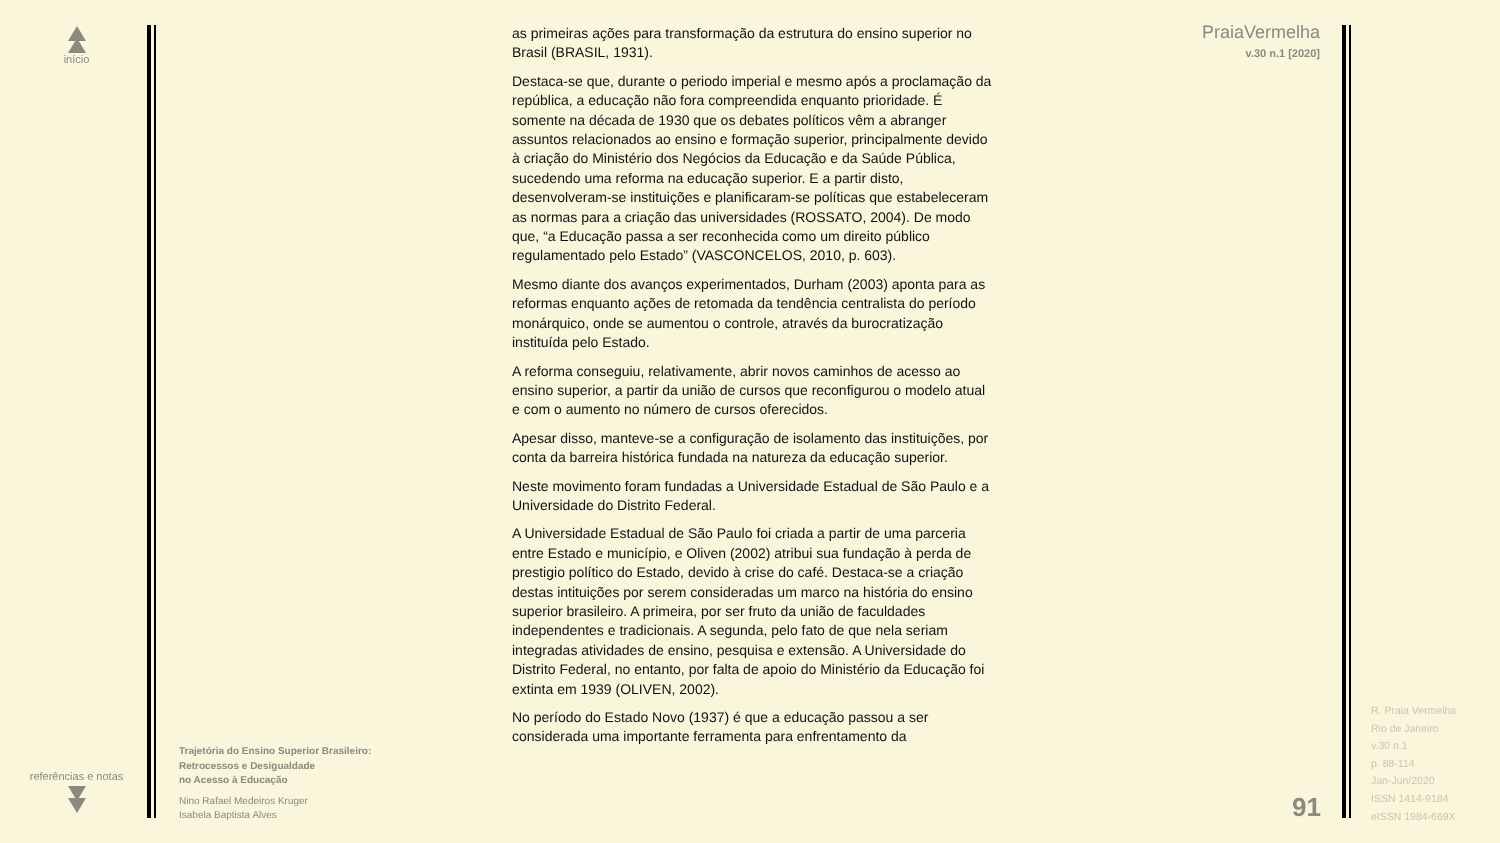início
referências e notas
PraiaVermelha
v.30 n.1 [2020]
as primeiras ações para transformação da estrutura do ensino superior no Brasil (BRASIL, 1931).
Destaca-se que, durante o periodo imperial e mesmo após a proclamação da república, a educação não fora compreendida enquanto prioridade. É somente na década de 1930 que os debates políticos vêm a abranger assuntos relacionados ao ensino e formação superior, principalmente devido à criação do Ministério dos Negócios da Educação e da Saúde Pública, sucedendo uma reforma na educação superior. E a partir disto, desenvolveram-se instituições e planificaram-se políticas que estabeleceram as normas para a criação das universidades (ROSSATO, 2004). De modo que, “a Educação passa a ser reconhecida como um direito público regulamentado pelo Estado” (VASCONCELOS, 2010, p. 603).
Mesmo diante dos avanços experimentados, Durham (2003) aponta para as reformas enquanto ações de retomada da tendência centralista do período monárquico, onde se aumentou o controle, através da burocratização instituída pelo Estado.
A reforma conseguiu, relativamente, abrir novos caminhos de acesso ao ensino superior, a partir da união de cursos que reconfigurou o modelo atual e com o aumento no número de cursos oferecidos.
Apesar disso, manteve-se a configuração de isolamento das instituições, por conta da barreira histórica fundada na natureza da educação superior.
Neste movimento foram fundadas a Universidade Estadual de São Paulo e a Universidade do Distrito Federal.
A Universidade Estadual de São Paulo foi criada a partir de uma parceria entre Estado e município, e Oliven (2002) atribui sua fundação à perda de prestigio político do Estado, devido à crise do café. Destaca-se a criação destas intituições por serem consideradas um marco na história do ensino superior brasileiro. A primeira, por ser fruto da união de faculdades independentes e tradicionais. A segunda, pelo fato de que nela seriam integradas atividades de ensino, pesquisa e extensão. A Universidade do Distrito Federal, no entanto, por falta de apoio do Ministério da Educação foi extinta em 1939 (OLIVEN, 2002).
No período do Estado Novo (1937) é que a educação passou a ser considerada uma importante ferramenta para enfrentamento da
Trajetória do Ensino Superior Brasileiro:
Retrocessos e Desigualdade
no Acesso à Educação
Nino Rafael Medeiros Kruger
Isabela Baptista Alves
91
R. Praia Vermelha
Rio de Janeiro
v.30 n.1
p. 88-114
Jan-Jun/2020
ISSN 1414-9184
eISSN 1984-669X